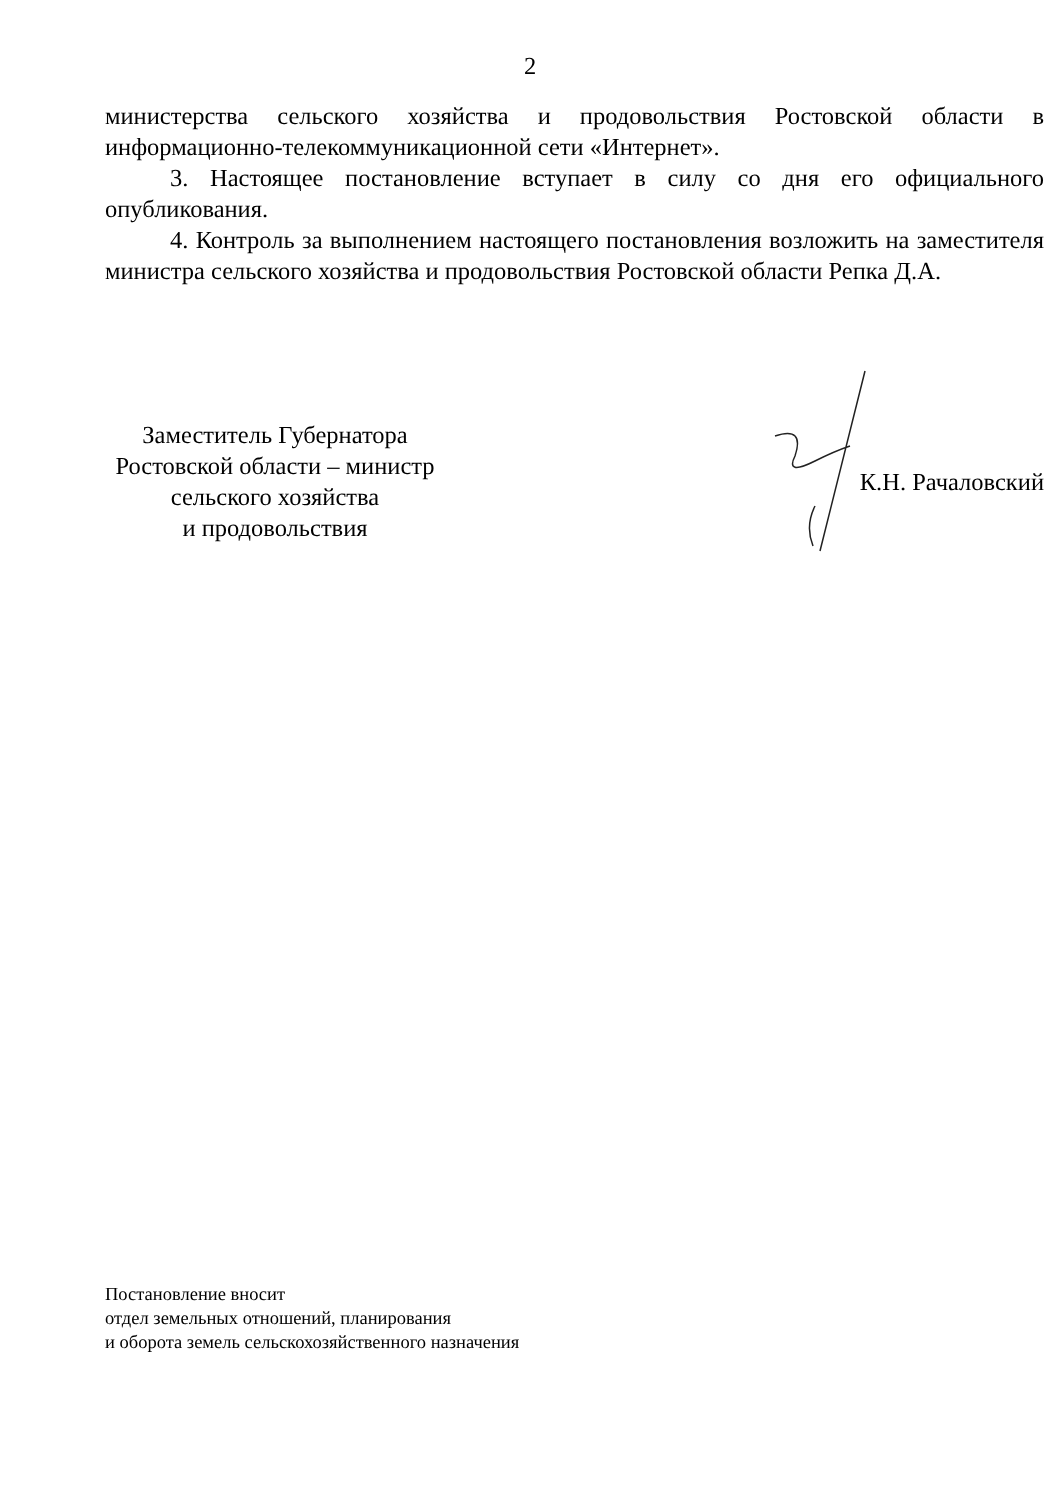2
министерства сельского хозяйства и продовольствия Ростовской области в информационно-телекоммуникационной сети «Интернет».
3. Настоящее постановление вступает в силу со дня его официального опубликования.
4. Контроль за выполнением настоящего постановления возложить на заместителя министра сельского хозяйства и продовольствия Ростовской области Репка Д.А.
Заместитель Губернатора
Ростовской области – министр
сельского хозяйства
и продовольствия
К.Н. Рачаловский
Постановление вносит
отдел земельных отношений, планирования
и оборота земель сельскохозяйственного назначения